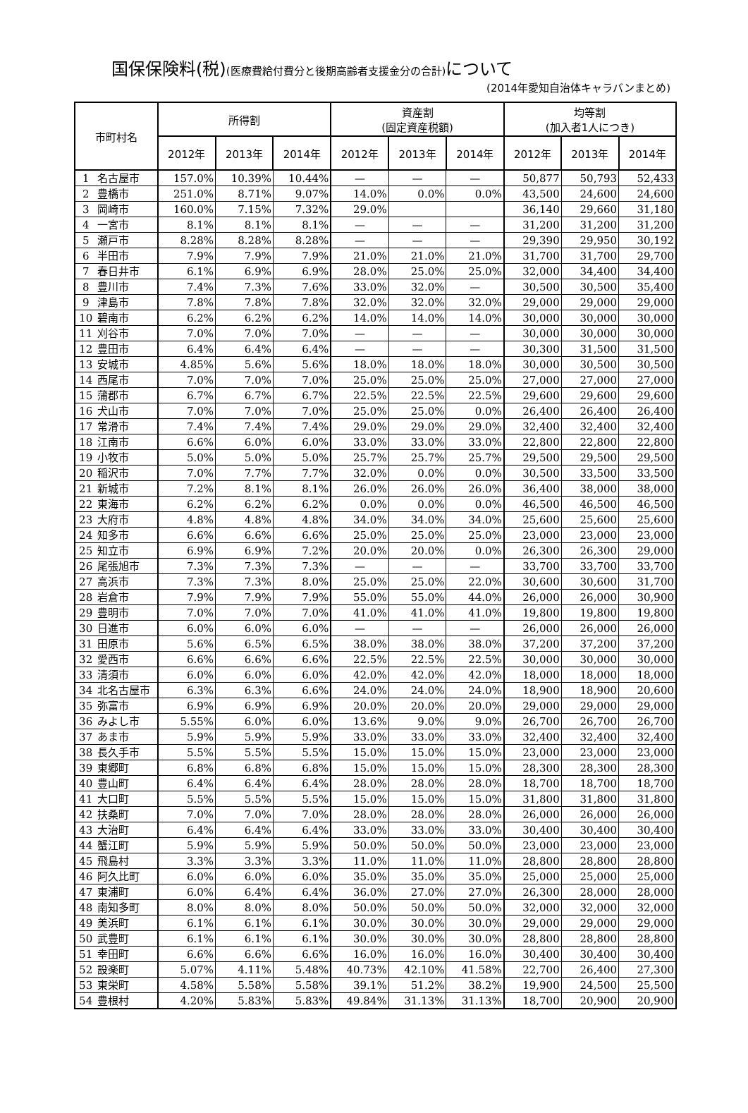国保保険料(税)(医療費給付費分と後期高齢者支援金分の合計) について
(2014年愛知自治体キャラバンまとめ)
| 市町村名 | | 所得割 | | | 資産割 (固定資産税額) | | | 均等割 (加入者1人につき) | | |
| --- | --- | --- | --- | --- | --- | --- | --- | --- | --- | --- |
| | | 2012年 | 2013年 | 2014年 | 2012年 | 2013年 | 2014年 | 2012年 | 2013年 | 2014年 |
| 1 | 名古屋市 | 157.0% | 10.39% | 10.44% | — | — | — | 50,877 | 50,793 | 52,433 |
| 2 | 豊橋市 | 251.0% | 8.71% | 9.07% | 14.0% | 0.0% | 0.0% | 43,500 | 24,600 | 24,600 |
| 3 | 岡崎市 | 160.0% | 7.15% | 7.32% | 29.0% | | | 36,140 | 29,660 | 31,180 |
| 4 | 一宮市 | 8.1% | 8.1% | 8.1% | — | — | — | 31,200 | 31,200 | 31,200 |
| 5 | 瀬戸市 | 8.28% | 8.28% | 8.28% | — | — | — | 29,390 | 29,950 | 30,192 |
| 6 | 半田市 | 7.9% | 7.9% | 7.9% | 21.0% | 21.0% | 21.0% | 31,700 | 31,700 | 29,700 |
| 7 | 春日井市 | 6.1% | 6.9% | 6.9% | 28.0% | 25.0% | 25.0% | 32,000 | 34,400 | 34,400 |
| 8 | 豊川市 | 7.4% | 7.3% | 7.6% | 33.0% | 32.0% | — | 30,500 | 30,500 | 35,400 |
| 9 | 津島市 | 7.8% | 7.8% | 7.8% | 32.0% | 32.0% | 32.0% | 29,000 | 29,000 | 29,000 |
| 10 | 碧南市 | 6.2% | 6.2% | 6.2% | 14.0% | 14.0% | 14.0% | 30,000 | 30,000 | 30,000 |
| 11 | 刈谷市 | 7.0% | 7.0% | 7.0% | — | — | — | 30,000 | 30,000 | 30,000 |
| 12 | 豊田市 | 6.4% | 6.4% | 6.4% | — | — | — | 30,300 | 31,500 | 31,500 |
| 13 | 安城市 | 4.85% | 5.6% | 5.6% | 18.0% | 18.0% | 18.0% | 30,000 | 30,500 | 30,500 |
| 14 | 西尾市 | 7.0% | 7.0% | 7.0% | 25.0% | 25.0% | 25.0% | 27,000 | 27,000 | 27,000 |
| 15 | 蒲郡市 | 6.7% | 6.7% | 6.7% | 22.5% | 22.5% | 22.5% | 29,600 | 29,600 | 29,600 |
| 16 | 犬山市 | 7.0% | 7.0% | 7.0% | 25.0% | 25.0% | 0.0% | 26,400 | 26,400 | 26,400 |
| 17 | 常滑市 | 7.4% | 7.4% | 7.4% | 29.0% | 29.0% | 29.0% | 32,400 | 32,400 | 32,400 |
| 18 | 江南市 | 6.6% | 6.0% | 6.0% | 33.0% | 33.0% | 33.0% | 22,800 | 22,800 | 22,800 |
| 19 | 小牧市 | 5.0% | 5.0% | 5.0% | 25.7% | 25.7% | 25.7% | 29,500 | 29,500 | 29,500 |
| 20 | 稲沢市 | 7.0% | 7.7% | 7.7% | 32.0% | 0.0% | 0.0% | 30,500 | 33,500 | 33,500 |
| 21 | 新城市 | 7.2% | 8.1% | 8.1% | 26.0% | 26.0% | 26.0% | 36,400 | 38,000 | 38,000 |
| 22 | 東海市 | 6.2% | 6.2% | 6.2% | 0.0% | 0.0% | 0.0% | 46,500 | 46,500 | 46,500 |
| 23 | 大府市 | 4.8% | 4.8% | 4.8% | 34.0% | 34.0% | 34.0% | 25,600 | 25,600 | 25,600 |
| 24 | 知多市 | 6.6% | 6.6% | 6.6% | 25.0% | 25.0% | 25.0% | 23,000 | 23,000 | 23,000 |
| 25 | 知立市 | 6.9% | 6.9% | 7.2% | 20.0% | 20.0% | 0.0% | 26,300 | 26,300 | 29,000 |
| 26 | 尾張旭市 | 7.3% | 7.3% | 7.3% | — | — | — | 33,700 | 33,700 | 33,700 |
| 27 | 高浜市 | 7.3% | 7.3% | 8.0% | 25.0% | 25.0% | 22.0% | 30,600 | 30,600 | 31,700 |
| 28 | 岩倉市 | 7.9% | 7.9% | 7.9% | 55.0% | 55.0% | 44.0% | 26,000 | 26,000 | 30,900 |
| 29 | 豊明市 | 7.0% | 7.0% | 7.0% | 41.0% | 41.0% | 41.0% | 19,800 | 19,800 | 19,800 |
| 30 | 日進市 | 6.0% | 6.0% | 6.0% | — | — | — | 26,000 | 26,000 | 26,000 |
| 31 | 田原市 | 5.6% | 6.5% | 6.5% | 38.0% | 38.0% | 38.0% | 37,200 | 37,200 | 37,200 |
| 32 | 愛西市 | 6.6% | 6.6% | 6.6% | 22.5% | 22.5% | 22.5% | 30,000 | 30,000 | 30,000 |
| 33 | 清須市 | 6.0% | 6.0% | 6.0% | 42.0% | 42.0% | 42.0% | 18,000 | 18,000 | 18,000 |
| 34 | 北名古屋市 | 6.3% | 6.3% | 6.6% | 24.0% | 24.0% | 24.0% | 18,900 | 18,900 | 20,600 |
| 35 | 弥富市 | 6.9% | 6.9% | 6.9% | 20.0% | 20.0% | 20.0% | 29,000 | 29,000 | 29,000 |
| 36 | みよし市 | 5.55% | 6.0% | 6.0% | 13.6% | 9.0% | 9.0% | 26,700 | 26,700 | 26,700 |
| 37 | あま市 | 5.9% | 5.9% | 5.9% | 33.0% | 33.0% | 33.0% | 32,400 | 32,400 | 32,400 |
| 38 | 長久手市 | 5.5% | 5.5% | 5.5% | 15.0% | 15.0% | 15.0% | 23,000 | 23,000 | 23,000 |
| 39 | 東郷町 | 6.8% | 6.8% | 6.8% | 15.0% | 15.0% | 15.0% | 28,300 | 28,300 | 28,300 |
| 40 | 豊山町 | 6.4% | 6.4% | 6.4% | 28.0% | 28.0% | 28.0% | 18,700 | 18,700 | 18,700 |
| 41 | 大口町 | 5.5% | 5.5% | 5.5% | 15.0% | 15.0% | 15.0% | 31,800 | 31,800 | 31,800 |
| 42 | 扶桑町 | 7.0% | 7.0% | 7.0% | 28.0% | 28.0% | 28.0% | 26,000 | 26,000 | 26,000 |
| 43 | 大治町 | 6.4% | 6.4% | 6.4% | 33.0% | 33.0% | 33.0% | 30,400 | 30,400 | 30,400 |
| 44 | 蟹江町 | 5.9% | 5.9% | 5.9% | 50.0% | 50.0% | 50.0% | 23,000 | 23,000 | 23,000 |
| 45 | 飛島村 | 3.3% | 3.3% | 3.3% | 11.0% | 11.0% | 11.0% | 28,800 | 28,800 | 28,800 |
| 46 | 阿久比町 | 6.0% | 6.0% | 6.0% | 35.0% | 35.0% | 35.0% | 25,000 | 25,000 | 25,000 |
| 47 | 東浦町 | 6.0% | 6.4% | 6.4% | 36.0% | 27.0% | 27.0% | 26,300 | 28,000 | 28,000 |
| 48 | 南知多町 | 8.0% | 8.0% | 8.0% | 50.0% | 50.0% | 50.0% | 32,000 | 32,000 | 32,000 |
| 49 | 美浜町 | 6.1% | 6.1% | 6.1% | 30.0% | 30.0% | 30.0% | 29,000 | 29,000 | 29,000 |
| 50 | 武豊町 | 6.1% | 6.1% | 6.1% | 30.0% | 30.0% | 30.0% | 28,800 | 28,800 | 28,800 |
| 51 | 幸田町 | 6.6% | 6.6% | 6.6% | 16.0% | 16.0% | 16.0% | 30,400 | 30,400 | 30,400 |
| 52 | 設楽町 | 5.07% | 4.11% | 5.48% | 40.73% | 42.10% | 41.58% | 22,700 | 26,400 | 27,300 |
| 53 | 東栄町 | 4.58% | 5.58% | 5.58% | 39.1% | 51.2% | 38.2% | 19,900 | 24,500 | 25,500 |
| 54 | 豊根村 | 4.20% | 5.83% | 5.83% | 49.84% | 31.13% | 31.13% | 18,700 | 20,900 | 20,900 |